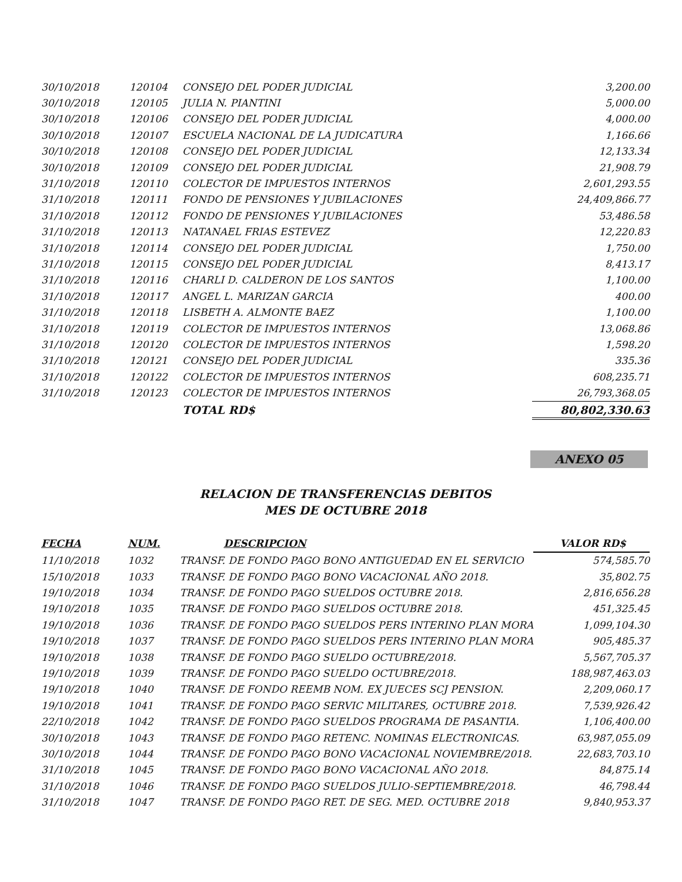| 30/10/2018 | 120104 | CONSEJO DEL PODER JUDICIAL | 3,200.00 |
| 30/10/2018 | 120105 | JULIA N. PIANTINI | 5,000.00 |
| 30/10/2018 | 120106 | CONSEJO DEL PODER JUDICIAL | 4,000.00 |
| 30/10/2018 | 120107 | ESCUELA NACIONAL DE LA JUDICATURA | 1,166.66 |
| 30/10/2018 | 120108 | CONSEJO DEL PODER JUDICIAL | 12,133.34 |
| 30/10/2018 | 120109 | CONSEJO DEL PODER JUDICIAL | 21,908.79 |
| 31/10/2018 | 120110 | COLECTOR DE IMPUESTOS INTERNOS | 2,601,293.55 |
| 31/10/2018 | 120111 | FONDO DE PENSIONES Y JUBILACIONES | 24,409,866.77 |
| 31/10/2018 | 120112 | FONDO DE PENSIONES Y JUBILACIONES | 53,486.58 |
| 31/10/2018 | 120113 | NATANAEL FRIAS ESTEVEZ | 12,220.83 |
| 31/10/2018 | 120114 | CONSEJO DEL PODER JUDICIAL | 1,750.00 |
| 31/10/2018 | 120115 | CONSEJO DEL PODER JUDICIAL | 8,413.17 |
| 31/10/2018 | 120116 | CHARLI D. CALDERON DE LOS SANTOS | 1,100.00 |
| 31/10/2018 | 120117 | ANGEL L. MARIZAN GARCIA | 400.00 |
| 31/10/2018 | 120118 | LISBETH A. ALMONTE BAEZ | 1,100.00 |
| 31/10/2018 | 120119 | COLECTOR DE IMPUESTOS INTERNOS | 13,068.86 |
| 31/10/2018 | 120120 | COLECTOR DE IMPUESTOS INTERNOS | 1,598.20 |
| 31/10/2018 | 120121 | CONSEJO DEL PODER JUDICIAL | 335.36 |
| 31/10/2018 | 120122 | COLECTOR DE IMPUESTOS INTERNOS | 608,235.71 |
| 31/10/2018 | 120123 | COLECTOR DE IMPUESTOS INTERNOS | 26,793,368.05 |
| | | TOTAL RD$ | 80,802,330.63 |
ANEXO 05
RELACION DE TRANSFERENCIAS DEBITOS
MES DE OCTUBRE 2018
| FECHA | NUM. | DESCRIPCION | VALOR RD$ |
| --- | --- | --- | --- |
| 11/10/2018 | 1032 | TRANSF. DE FONDO PAGO BONO ANTIGUEDAD EN EL SERVICIO | 574,585.70 |
| 15/10/2018 | 1033 | TRANSF. DE FONDO PAGO BONO VACACIONAL AÑO 2018. | 35,802.75 |
| 19/10/2018 | 1034 | TRANSF. DE FONDO PAGO SUELDOS OCTUBRE 2018. | 2,816,656.28 |
| 19/10/2018 | 1035 | TRANSF. DE FONDO PAGO SUELDOS OCTUBRE 2018. | 451,325.45 |
| 19/10/2018 | 1036 | TRANSF. DE FONDO PAGO SUELDOS PERS INTERINO PLAN MORA | 1,099,104.30 |
| 19/10/2018 | 1037 | TRANSF. DE FONDO PAGO SUELDOS PERS INTERINO PLAN MORA | 905,485.37 |
| 19/10/2018 | 1038 | TRANSF. DE FONDO PAGO SUELDO OCTUBRE/2018. | 5,567,705.37 |
| 19/10/2018 | 1039 | TRANSF. DE FONDO PAGO SUELDO OCTUBRE/2018. | 188,987,463.03 |
| 19/10/2018 | 1040 | TRANSF. DE FONDO REEMB NOM. EX JUECES SCJ PENSION. | 2,209,060.17 |
| 19/10/2018 | 1041 | TRANSF. DE FONDO PAGO SERVIC MILITARES, OCTUBRE 2018. | 7,539,926.42 |
| 22/10/2018 | 1042 | TRANSF. DE FONDO PAGO SUELDOS PROGRAMA DE PASANTIA. | 1,106,400.00 |
| 30/10/2018 | 1043 | TRANSF. DE FONDO PAGO RETENC. NOMINAS ELECTRONICAS. | 63,987,055.09 |
| 30/10/2018 | 1044 | TRANSF. DE FONDO PAGO BONO VACACIONAL NOVIEMBRE/2018. | 22,683,703.10 |
| 31/10/2018 | 1045 | TRANSF. DE FONDO PAGO BONO VACACIONAL AÑO 2018. | 84,875.14 |
| 31/10/2018 | 1046 | TRANSF. DE FONDO PAGO SUELDOS JULIO-SEPTIEMBRE/2018. | 46,798.44 |
| 31/10/2018 | 1047 | TRANSF. DE FONDO PAGO RET. DE SEG. MED. OCTUBRE 2018 | 9,840,953.37 |